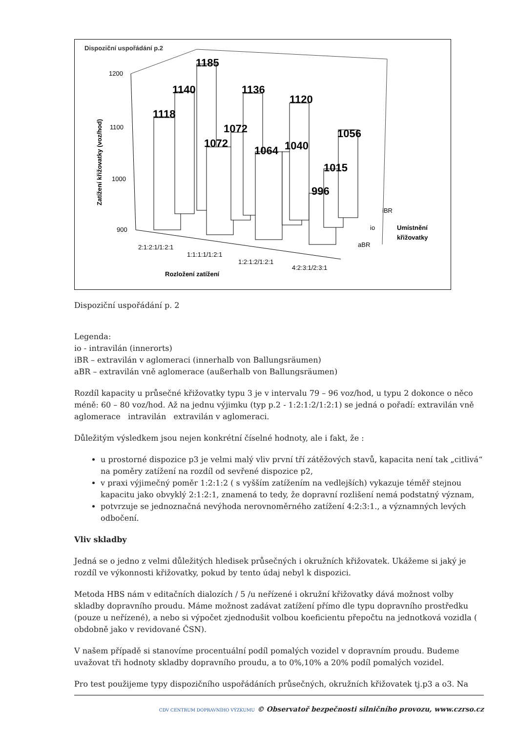Dispoziční uspořádání p.2
1200
1100
1000
900
Zatížení křižovatky (voz/hod)
1118
1140
1185
1072
1072
1136
1064
1040
1120
996
1015
1056
2:1:2:1/1:2:1
1:1:1:1/1:2:1
1:2:1:2/1:2:1
4:2:3:1/2:3:1
Rozložení zatížení
iBR
io
aBR
Umístnění
křižovatky
Dispoziční uspořádání p. 2
Legenda:
io - intravilán (innerorts)
iBR – extravilán v aglomeraci (innerhalb von Ballungsräumen)
aBR – extravilán vně aglomerace (außerhalb von Ballungsräumen)
Rozdíl kapacity u průsečné křižovatky typu 3 je v intervalu 79 – 96 voz/hod, u typu 2 dokonce o něco méně: 60 – 80 voz/hod. Až na jednu výjimku (typ p.2 - 1:2:1:2/1:2:1) se jedná o pořadí: extravilán vně aglomerace intravilán extravilán v aglomeraci.
Důležitým výsledkem jsou nejen konkrétní číselné hodnoty, ale i fakt, že :
u prostorné dispozice p3 je velmi malý vliv první tří zátěžových stavů, kapacita není tak „citlivá“ na poměry zatížení na rozdíl od sevřené dispozice p2,
v praxi výjimečný poměr 1:2:1:2 ( s vyšším zatížením na vedlejších) vykazuje téměř stejnou kapacitu jako obvyklý 2:1:2:1, znamená to tedy, že dopravní rozlišení nemá podstatný význam,
potvrzuje se jednoznačná nevýhoda nerovnoměrného zatížení 4:2:3:1., a významných levých odbočení.
Vliv skladby
Jedná se o jedno z velmi důležitých hledisek průsečných i okružních křižovatek. Ukážeme si jaký je rozdíl ve výkonnosti křižovatky, pokud by tento údaj nebyl k dispozici.
Metoda HBS nám v editačních dialozích / 5 /u neřízené i okružní křižovatky dává možnost volby skladby dopravního proudu. Máme možnost zadávat zatížení přímo dle typu dopravního prostředku (pouze u neřízené), a nebo si výpočet zjednodušit volbou koeficientu přepočtu na jednotková vozidla ( obdobně jako v revidované ČSN).
V našem případě si stanovíme procentuální podíl pomalých vozidel v dopravním proudu. Budeme uvažovat tři hodnoty skladby dopravního proudu, a to 0%,10% a 20% podíl pomalých vozidel.
Pro test použijeme typy dispozičního uspořádáních průsečných, okružních křižovatek tj.p3 a o3. Na
CDV CENTRUM DOPRAVNÍHO VÝZKUMU © Observatoř bezpečnosti silničního provozu, www.czrso.cz